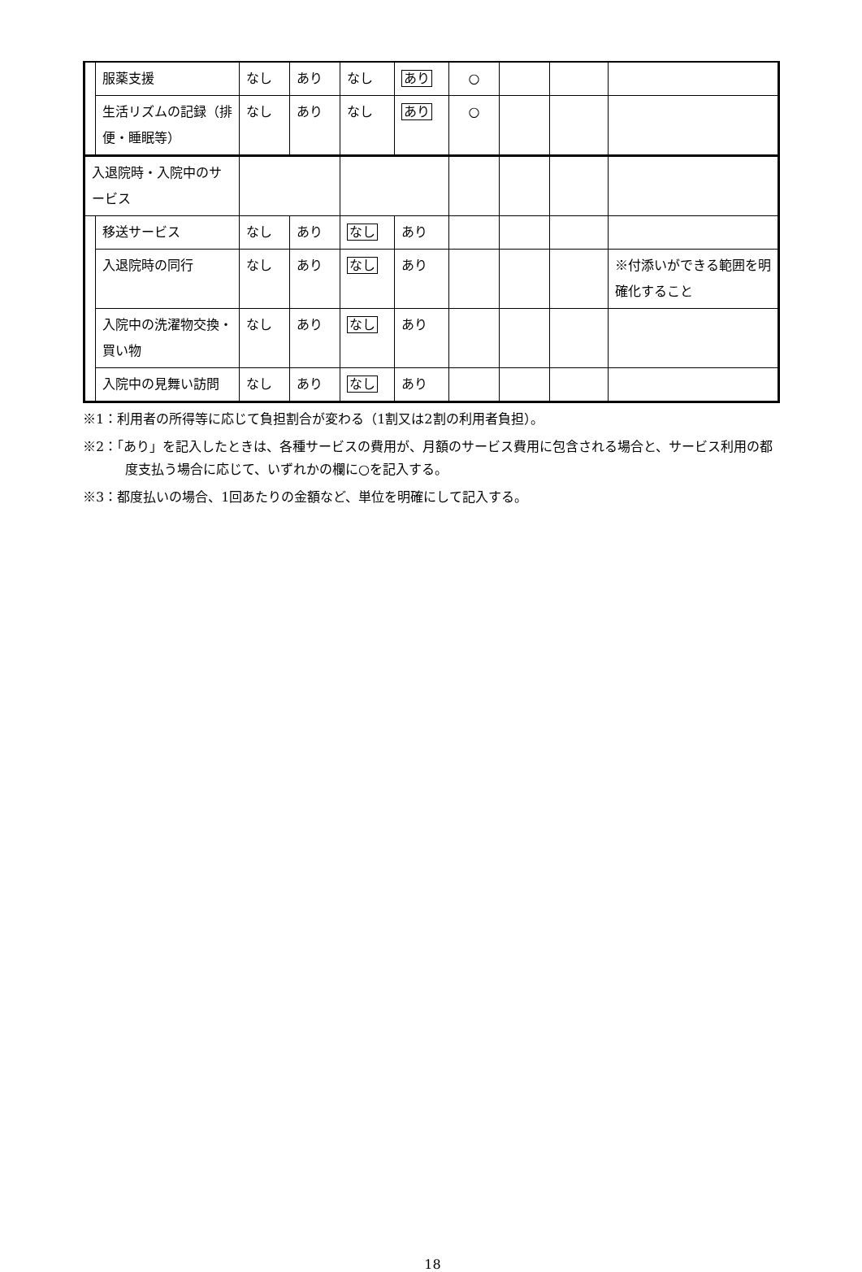| | 服薬支援 | なし | あり | なし | あり | ○ | | | |
| | 生活リズムの記録（排便・睡眠等） | なし | あり | なし | あり | ○ | | | |
| 入退院時・入院中のサービス | | | | | | | | | |
| | 移送サービス | なし | あり | なし | あり | | | | |
| | 入退院時の同行 | なし | あり | なし | あり | | | | ※付添いができる範囲を明確化すること |
| | 入院中の洗濯物交換・買い物 | なし | あり | なし | あり | | | | |
| | 入院中の見舞い訪問 | なし | あり | なし | あり | | | | |
※1：利用者の所得等に応じて負担割合が変わる（1割又は2割の利用者負担）。
※2：「あり」を記入したときは、各種サービスの費用が、月額のサービス費用に包含される場合と、サービス利用の都度支払う場合に応じて、いずれかの欄に○を記入する。
※3：都度払いの場合、1回あたりの金額など、単位を明確にして記入する。
18